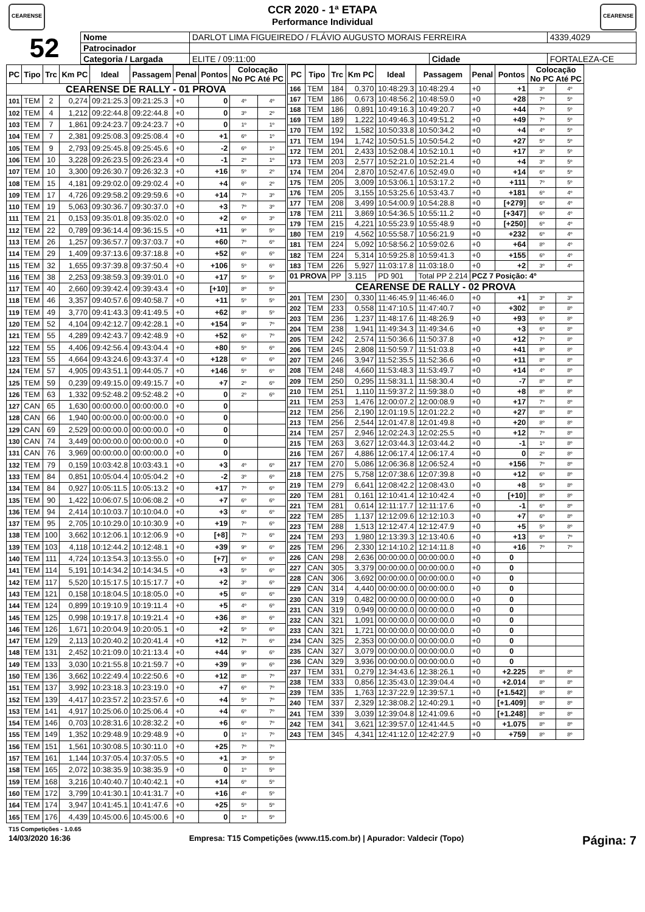CEARENSE
CCR 2020 - 1ª ETAPA
Performance Individual
CEARENSE
52
| Nome | DARLOT LIMA FIGUEIREDO / FLÁVIO AUGUSTO MORAIS FERREIRA | | | | 4339,4029 |
| Patrocinador | | | | | |
| Categoria / Largada | | ELITE / 09:11:00 | Cidade | FORTALEZA-CE | |
| PC | Tipo | Trc | Km PC | Ideal | Passagem | Penal | Pontos | Colocação No PC Até PC | |
| --- | --- | --- | --- | --- | --- | --- | --- | --- | --- |
| CEARENSE DE RALLY - 01 PROVA | | | | | | | | | |
| 101 | TEM | 2 | 0,274 | 09:21:25.3 | 09:21:25.3 | +0 | 0 | 4º | 4º |
| 102 | TEM | 4 | 1,212 | 09:22:44.8 | 09:22:44.8 | +0 | 0 | 3º | 2º |
| 103 | TEM | 7 | 1,861 | 09:24:23.7 | 09:24:23.7 | +0 | 0 | 1º | 1º |
| 104 | TEM | 7 | 2,381 | 09:25:08.3 | 09:25:08.4 | +0 | +1 | 6º | 1º |
| 105 | TEM | 9 | 2,793 | 09:25:45.8 | 09:25:45.6 | +0 | -2 | 6º | 1º |
| 106 | TEM | 10 | 3,228 | 09:26:23.5 | 09:26:23.4 | +0 | -1 | 2º | 1º |
| 107 | TEM | 10 | 3,300 | 09:26:30.7 | 09:26:32.3 | +0 | +16 | 5º | 2º |
| 108 | TEM | 15 | 4,181 | 09:29:02.0 | 09:29:02.4 | +0 | +4 | 6º | 2º |
| 109 | TEM | 17 | 4,726 | 09:29:58.2 | 09:29:59.6 | +0 | +14 | 7º | 3º |
| 110 | TEM | 19 | 5,063 | 09:30:36.7 | 09:30:37.0 | +0 | +3 | 7º | 3º |
| 111 | TEM | 21 | 0,153 | 09:35:01.8 | 09:35:02.0 | +0 | +2 | 6º | 3º |
| 112 | TEM | 22 | 0,789 | 09:36:14.4 | 09:36:15.5 | +0 | +11 | 9º | 5º |
| 113 | TEM | 26 | 1,257 | 09:36:57.7 | 09:37:03.7 | +0 | +60 | 7º | 6º |
| 114 | TEM | 29 | 1,409 | 09:37:13.6 | 09:37:18.8 | +0 | +52 | 6º | 6º |
| 115 | TEM | 32 | 1,655 | 09:37:39.8 | 09:37:50.4 | +0 | +106 | 5º | 6º |
| 116 | TEM | 38 | 2,253 | 09:38:59.3 | 09:39:01.0 | +0 | +17 | 5º | 5º |
| 117 | TEM | 40 | 2,660 | 09:39:42.4 | 09:39:43.4 | +0 | [+10] | 8º | 5º |
| 118 | TEM | 46 | 3,357 | 09:40:57.6 | 09:40:58.7 | +0 | +11 | 5º | 5º |
| 119 | TEM | 49 | 3,770 | 09:41:43.3 | 09:41:49.5 | +0 | +62 | 8º | 5º |
| 120 | TEM | 52 | 4,104 | 09:42:12.7 | 09:42:28.1 | +0 | +154 | 9º | 7º |
| 121 | TEM | 55 | 4,289 | 09:42:43.7 | 09:42:48.9 | +0 | +52 | 6º | 7º |
| 122 | TEM | 55 | 4,406 | 09:42:56.4 | 09:43:04.4 | +0 | +80 | 5º | 6º |
| 123 | TEM | 55 | 4,664 | 09:43:24.6 | 09:43:37.4 | +0 | +128 | 6º | 6º |
| 124 | TEM | 57 | 4,905 | 09:43:51.1 | 09:44:05.7 | +0 | +146 | 5º | 6º |
| 125 | TEM | 59 | 0,239 | 09:49:15.0 | 09:49:15.7 | +0 | +7 | 2º | 6º |
| 126 | TEM | 63 | 1,332 | 09:52:48.2 | 09:52:48.2 | +0 | 0 | 2º | 6º |
| 127 | CAN | 65 | 1,630 | 00:00:00.0 | 00:00:00.0 | +0 | 0 | | |
| 128 | CAN | 66 | 1,940 | 00:00:00.0 | 00:00:00.0 | +0 | 0 | | |
| 129 | CAN | 69 | 2,529 | 00:00:00.0 | 00:00:00.0 | +0 | 0 | | |
| 130 | CAN | 74 | 3,449 | 00:00:00.0 | 00:00:00.0 | +0 | 0 | | |
| 131 | CAN | 76 | 3,969 | 00:00:00.0 | 00:00:00.0 | +0 | 0 | | |
| 132 | TEM | 79 | 0,159 | 10:03:42.8 | 10:03:43.1 | +0 | +3 | 4º | 6º |
| 133 | TEM | 84 | 0,851 | 10:05:04.4 | 10:05:04.2 | +0 | -2 | 3º | 6º |
| 134 | TEM | 84 | 0,927 | 10:05:11.5 | 10:05:13.2 | +0 | +17 | 7º | 6º |
| 135 | TEM | 90 | 1,422 | 10:06:07.5 | 10:06:08.2 | +0 | +7 | 6º | 6º |
| 136 | TEM | 94 | 2,414 | 10:10:03.7 | 10:10:04.0 | +0 | +3 | 6º | 6º |
| 137 | TEM | 95 | 2,705 | 10:10:29.0 | 10:10:30.9 | +0 | +19 | 7º | 6º |
| 138 | TEM | 100 | 3,662 | 10:12:06.1 | 10:12:06.9 | +0 | [+8] | 7º | 6º |
| 139 | TEM | 103 | 4,118 | 10:12:44.2 | 10:12:48.1 | +0 | +39 | 9º | 6º |
| 140 | TEM | 111 | 4,724 | 10:13:54.3 | 10:13:55.0 | +0 | [+7] | 6º | 6º |
| 141 | TEM | 114 | 5,191 | 10:14:34.2 | 10:14:34.5 | +0 | +3 | 5º | 6º |
| 142 | TEM | 117 | 5,520 | 10:15:17.5 | 10:15:17.7 | +0 | +2 | 3º | 6º |
| 143 | TEM | 121 | 0,158 | 10:18:04.5 | 10:18:05.0 | +0 | +5 | 6º | 6º |
| 144 | TEM | 124 | 0,899 | 10:19:10.9 | 10:19:11.4 | +0 | +5 | 4º | 6º |
| 145 | TEM | 125 | 0,998 | 10:19:17.8 | 10:19:21.4 | +0 | +36 | 8º | 6º |
| 146 | TEM | 126 | 1,671 | 10:20:04.9 | 10:20:05.1 | +0 | +2 | 5º | 6º |
| 147 | TEM | 129 | 2,113 | 10:20:40.2 | 10:20:41.4 | +0 | +12 | 7º | 6º |
| 148 | TEM | 131 | 2,452 | 10:21:09.0 | 10:21:13.4 | +0 | +44 | 9º | 6º |
| 149 | TEM | 133 | 3,030 | 10:21:55.8 | 10:21:59.7 | +0 | +39 | 9º | 6º |
| 150 | TEM | 136 | 3,662 | 10:22:49.4 | 10:22:50.6 | +0 | +12 | 8º | 7º |
| 151 | TEM | 137 | 3,992 | 10:23:18.3 | 10:23:19.0 | +0 | +7 | 6º | 7º |
| 152 | TEM | 139 | 4,417 | 10:23:57.2 | 10:23:57.6 | +0 | +4 | 5º | 7º |
| 153 | TEM | 141 | 4,917 | 10:25:06.0 | 10:25:06.4 | +0 | +4 | 6º | 7º |
| 154 | TEM | 146 | 0,703 | 10:28:31.6 | 10:28:32.2 | +0 | +6 | 6º | 7º |
| 155 | TEM | 149 | 1,352 | 10:29:48.9 | 10:29:48.9 | +0 | 0 | 1º | 7º |
| 156 | TEM | 151 | 1,561 | 10:30:08.5 | 10:30:11.0 | +0 | +25 | 7º | 7º |
| 157 | TEM | 161 | 1,144 | 10:37:05.4 | 10:37:05.5 | +0 | +1 | 3º | 5º |
| 158 | TEM | 165 | 2,072 | 10:38:35.9 | 10:38:35.9 | +0 | 0 | 1º | 5º |
| 159 | TEM | 168 | 3,216 | 10:40:40.7 | 10:40:42.1 | +0 | +14 | 6º | 5º |
| 160 | TEM | 172 | 3,799 | 10:41:30.1 | 10:41:31.7 | +0 | +16 | 4º | 5º |
| 164 | TEM | 174 | 3,947 | 10:41:45.1 | 10:41:47.6 | +0 | +25 | 5º | 5º |
| 165 | TEM | 176 | 4,439 | 10:45:00.6 | 10:45:00.6 | +0 | 0 | 1º | 5º |
| PC | Tipo | Trc | Km PC | Ideal | Passagem | Penal | Pontos | Colocação No PC Até PC | |
| --- | --- | --- | --- | --- | --- | --- | --- | --- | --- |
| 166 | TEM | 184 | 0,370 | 10:48:29.3 | 10:48:29.4 | +0 | +1 | 3º | 4º |
| 167 | TEM | 186 | 0,673 | 10:48:56.2 | 10:48:59.0 | +0 | +28 | 7º | 5º |
| 168 | TEM | 186 | 0,891 | 10:49:16.3 | 10:49:20.7 | +0 | +44 | 7º | 5º |
| 169 | TEM | 189 | 1,222 | 10:49:46.3 | 10:49:51.2 | +0 | +49 | 7º | 5º |
| 170 | TEM | 192 | 1,582 | 10:50:33.8 | 10:50:34.2 | +0 | +4 | 4º | 5º |
| 171 | TEM | 194 | 1,742 | 10:50:51.5 | 10:50:54.2 | +0 | +27 | 5º | 5º |
| 172 | TEM | 201 | 2,433 | 10:52:08.4 | 10:52:10.1 | +0 | +17 | 3º | 5º |
| 173 | TEM | 203 | 2,577 | 10:52:21.0 | 10:52:21.4 | +0 | +4 | 3º | 5º |
| 174 | TEM | 204 | 2,870 | 10:52:47.6 | 10:52:49.0 | +0 | +14 | 6º | 5º |
| 175 | TEM | 205 | 3,009 | 10:53:06.1 | 10:53:17.2 | +0 | +111 | 7º | 5º |
| 176 | TEM | 205 | 3,155 | 10:53:25.6 | 10:53:43.7 | +0 | +181 | 6º | 4º |
| 177 | TEM | 208 | 3,499 | 10:54:00.9 | 10:54:28.8 | +0 | [+279] | 6º | 4º |
| 178 | TEM | 211 | 3,869 | 10:54:36.5 | 10:55:11.2 | +0 | [+347] | 6º | 4º |
| 179 | TEM | 215 | 4,221 | 10:55:23.9 | 10:55:48.9 | +0 | [+250] | 6º | 4º |
| 180 | TEM | 219 | 4,562 | 10:55:58.7 | 10:56:21.9 | +0 | +232 | 6º | 4º |
| 181 | TEM | 224 | 5,092 | 10:58:56.2 | 10:59:02.6 | +0 | +64 | 8º | 4º |
| 182 | TEM | 224 | 5,314 | 10:59:25.8 | 10:59:41.3 | +0 | +155 | 6º | 4º |
| 183 | TEM | 226 | 5,927 | 11:03:17.8 | 11:03:18.0 | +0 | +2 | 3º | 4º |
| 01 PROVA | | PP | 3.115 | PD 901 | Total PP 2.214 | PCZ 7 Posição: 4º | | | |
| CEARENSE DE RALLY - 02 PROVA | | | | | | | | | |
| 201 | TEM | 230 | 0,330 | 11:46:45.9 | 11:46:46.0 | +0 | +1 | 3º | 3º |
| 202 | TEM | 233 | 0,558 | 11:47:10.5 | 11:47:40.7 | +0 | +302 | 8º | 8º |
| 203 | TEM | 236 | 1,237 | 11:48:17.6 | 11:48:26.9 | +0 | +93 | 6º | 8º |
| 204 | TEM | 238 | 1,941 | 11:49:34.3 | 11:49:34.6 | +0 | +3 | 6º | 8º |
| 205 | TEM | 242 | 2,574 | 11:50:36.6 | 11:50:37.8 | +0 | +12 | 7º | 8º |
| 206 | TEM | 245 | 2,808 | 11:50:59.7 | 11:51:03.8 | +0 | +41 | 8º | 8º |
| 207 | TEM | 246 | 3,947 | 11:52:35.5 | 11:52:36.6 | +0 | +11 | 8º | 8º |
| 208 | TEM | 248 | 4,660 | 11:53:48.3 | 11:53:49.7 | +0 | +14 | 4º | 8º |
| 209 | TEM | 250 | 0,295 | 11:58:31.1 | 11:58:30.4 | +0 | -7 | 8º | 8º |
| 210 | TEM | 251 | 1,110 | 11:59:37.2 | 11:59:38.0 | +0 | +8 | 8º | 8º |
| 211 | TEM | 253 | 1,476 | 12:00:07.2 | 12:00:08.9 | +0 | +17 | 7º | 8º |
| 212 | TEM | 256 | 2,190 | 12:01:19.5 | 12:01:22.2 | +0 | +27 | 8º | 8º |
| 213 | TEM | 256 | 2,544 | 12:01:47.8 | 12:01:49.8 | +0 | +20 | 8º | 8º |
| 214 | TEM | 257 | 2,946 | 12:02:24.3 | 12:02:25.5 | +0 | +12 | 7º | 8º |
| 215 | TEM | 263 | 3,627 | 12:03:44.3 | 12:03:44.2 | +0 | -1 | 1º | 8º |
| 216 | TEM | 267 | 4,886 | 12:06:17.4 | 12:06:17.4 | +0 | 0 | 2º | 8º |
| 217 | TEM | 270 | 5,086 | 12:06:36.8 | 12:06:52.4 | +0 | +156 | 7º | 8º |
| 218 | TEM | 275 | 5,758 | 12:07:38.6 | 12:07:39.8 | +0 | +12 | 6º | 8º |
| 219 | TEM | 279 | 6,641 | 12:08:42.2 | 12:08:43.0 | +0 | +8 | 5º | 8º |
| 220 | TEM | 281 | 0,161 | 12:10:41.4 | 12:10:42.4 | +0 | [+10] | 8º | 8º |
| 221 | TEM | 281 | 0,614 | 12:11:17.7 | 12:11:17.6 | +0 | -1 | 6º | 8º |
| 222 | TEM | 285 | 1,137 | 12:12:09.6 | 12:12:10.3 | +0 | +7 | 6º | 8º |
| 223 | TEM | 288 | 1,513 | 12:12:47.4 | 12:12:47.9 | +0 | +5 | 5º | 8º |
| 224 | TEM | 293 | 1,980 | 12:13:39.3 | 12:13:40.6 | +0 | +13 | 6º | 7º |
| 225 | TEM | 296 | 2,330 | 12:14:10.2 | 12:14:11.8 | +0 | +16 | 7º | 7º |
| 226 | CAN | 298 | 2,636 | 00:00:00.0 | 00:00:00.0 | +0 | 0 | | |
| 227 | CAN | 305 | 3,379 | 00:00:00.0 | 00:00:00.0 | +0 | 0 | | |
| 228 | CAN | 306 | 3,692 | 00:00:00.0 | 00:00:00.0 | +0 | 0 | | |
| 229 | CAN | 314 | 4,440 | 00:00:00.0 | 00:00:00.0 | +0 | 0 | | |
| 230 | CAN | 319 | 0,482 | 00:00:00.0 | 00:00:00.0 | +0 | 0 | | |
| 231 | CAN | 319 | 0,949 | 00:00:00.0 | 00:00:00.0 | +0 | 0 | | |
| 232 | CAN | 321 | 1,091 | 00:00:00.0 | 00:00:00.0 | +0 | 0 | | |
| 233 | CAN | 321 | 1,721 | 00:00:00.0 | 00:00:00.0 | +0 | 0 | | |
| 234 | CAN | 325 | 2,353 | 00:00:00.0 | 00:00:00.0 | +0 | 0 | | |
| 235 | CAN | 327 | 3,079 | 00:00:00.0 | 00:00:00.0 | +0 | 0 | | |
| 236 | CAN | 329 | 3,936 | 00:00:00.0 | 00:00:00.0 | +0 | 0 | | |
| 237 | TEM | 331 | 0,279 | 12:34:43.6 | 12:38:26.1 | +0 | +2.225 | 8º | 8º |
| 238 | TEM | 333 | 0,856 | 12:35:43.0 | 12:39:04.4 | +0 | +2.014 | 8º | 8º |
| 239 | TEM | 335 | 1,763 | 12:37:22.9 | 12:39:57.1 | +0 | [+1.542] | 8º | 8º |
| 240 | TEM | 337 | 2,329 | 12:38:08.2 | 12:40:29.1 | +0 | [+1.409] | 8º | 8º |
| 241 | TEM | 339 | 3,039 | 12:39:04.8 | 12:41:09.6 | +0 | [+1.248] | 8º | 8º |
| 242 | TEM | 341 | 3,621 | 12:39:57.0 | 12:41:44.5 | +0 | +1.075 | 8º | 8º |
| 243 | TEM | 345 | 4,341 | 12:41:12.0 | 12:42:27.9 | +0 | +759 | 8º | 8º |
T15 Competições - 1.0.65
14/03/2020 16:36 Empresa: T15 Competições (www.t15.com.br) | Apurador: Valdecir (Topo) Página: 7